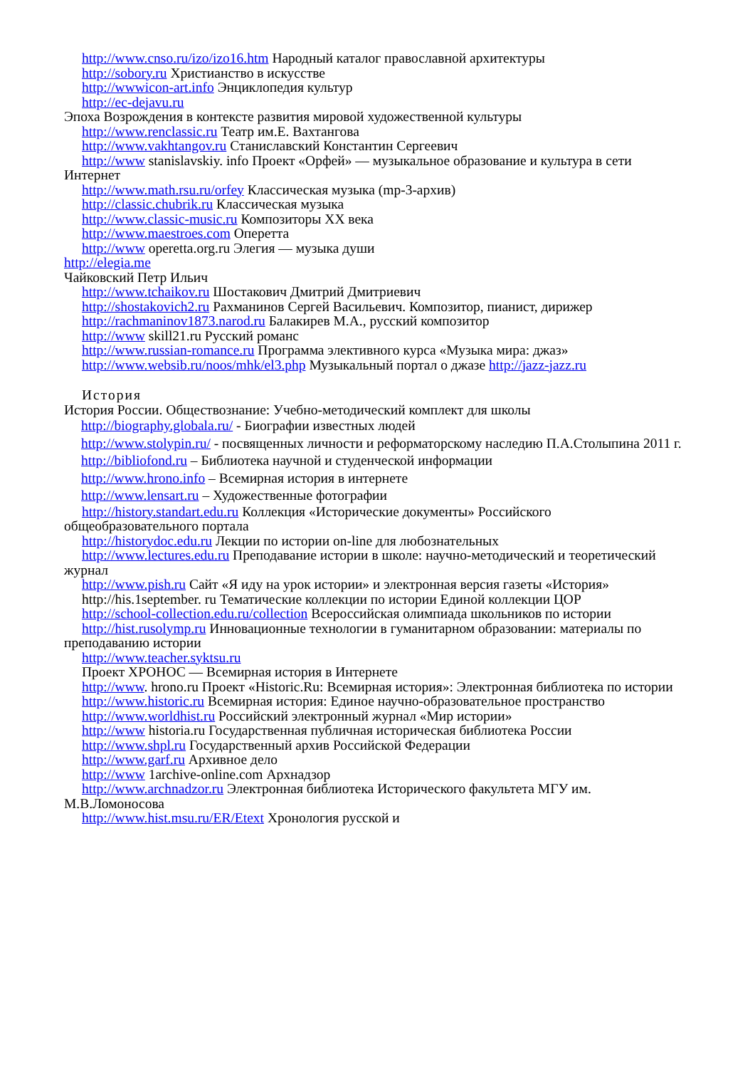http://www.cnso.ru/izo/izo16.htm Народный каталог православной архитектуры
http://sobory.ru Христианство в искусстве
http://wwwicon-art.info Энциклопедия культур
http://ec-dejavu.ru
Эпоха Возрождения в контексте развития мировой художественной культуры
http://www.renclassic.ru Театр им.Е. Вахтангова
http://www.vakhtangov.ru Станиславский Константин Сергеевич
http://www stanislavskiy. info Проект «Орфей» — музыкальное образование и культура в сети Интернет
http://www.math.rsu.ru/orfey Классическая музыка (mp-3-архив)
http://classic.chubrik.ru Классическая музыка
http://www.classic-music.ru Композиторы XX века
http://www.maestroes.com Оперетта
http://www operetta.org.ru Элегия — музыка души
http://elegia.me
Чайковский Петр Ильич
http://www.tchaikov.ru Шостакович Дмитрий Дмитриевич
http://shostakovich2.ru Рахманинов Сергей Васильевич. Композитор, пианист, дирижер
http://rachmaninov1873.narod.ru Балакирев М.А., русский композитор
http://www skill21.ru Русский романс
http://www.russian-romance.ru Программа элективного курса «Музыка мира: джаз»
http://www.websib.ru/noos/mhk/el3.php Музыкальный портал о джазе http://jazz-jazz.ru
История
История России. Обществознание: Учебно-методический комплект для школы
http://biography.globala.ru/ - Биографии известных людей
http://www.stolypin.ru/ - посвященных личности и реформаторскому наследию П.А.Столыпина 2011 г.
http://bibliofond.ru – Библиотека научной и студенческой информации
http://www.hrono.info – Всемирная история в интернете
http://www.lensart.ru – Художественные фотографии
http://history.standart.edu.ru Коллекция «Исторические документы» Российского общеобразовательного портала
http://historydoc.edu.ru Лекции по истории on-line для любознательных
http://www.lectures.edu.ru Преподавание истории в школе: научно-методический и теоретический журнал
http://www.pish.ru Сайт «Я иду на урок истории» и электронная версия газеты «История»
http://his.1september. ru Тематические коллекции по истории Единой коллекции ЦОР
http://school-collection.edu.ru/collection Всероссийская олимпиада школьников по истории
http://hist.rusolymp.ru Инновационные технологии в гуманитарном образовании: материалы по преподаванию истории
http://www.teacher.syktsu.ru
Проект ХРОНОС — Всемирная история в Интернете
http://www. hrono.ru Проект «Historic.Ru: Всемирная история»: Электронная библиотека по истории
http://www.historic.ru Всемирная история: Единое научно-образовательное пространство
http://www.worldhist.ru Российский электронный журнал «Мир истории»
http://www historia.ru Государственная публичная историческая библиотека России
http://www.shpl.ru Государственный архив Российской Федерации
http://www.garf.ru Архивное дело
http://www 1archive-online.com Архнадзор
http://www.archnadzor.ru Электронная библиотека Исторического факультета МГУ им. М.В.Ломоносова
http://www.hist.msu.ru/ER/Etext Хронология русской и